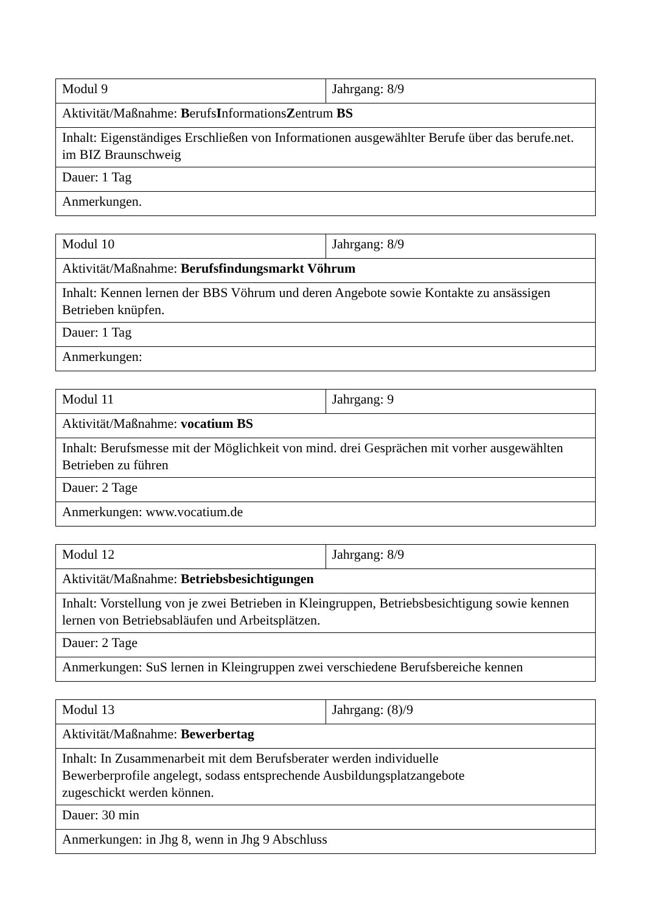| Modul 9 | Jahrgang: 8/9 |
| Aktivität/Maßnahme: B erufs I nformations Z entrum BS | |
| Inhalt: Eigenständiges Erschließen von Informationen ausgewählter Berufe über das berufe.net. im BIZ Braunschweig | |
| Dauer: 1 Tag | |
| Anmerkungen. | |
| Modul 10 | Jahrgang: 8/9 |
| Aktivität/Maßnahme: Berufsfindungsmarkt Vöhrum | |
| Inhalt: Kennen lernen der BBS Vöhrum und deren Angebote sowie Kontakte zu ansässigen Betrieben knüpfen. | |
| Dauer: 1 Tag | |
| Anmerkungen: | |
| Modul 11 | Jahrgang: 9 |
| Aktivität/Maßnahme: vocatium BS | |
| Inhalt: Berufsmesse mit der Möglichkeit von mind. drei Gesprächen mit vorher ausgewählten Betrieben zu führen | |
| Dauer: 2 Tage | |
| Anmerkungen: www.vocatium.de | |
| Modul 12 | Jahrgang: 8/9 |
| Aktivität/Maßnahme: Betriebsbesichtigungen | |
| Inhalt: Vorstellung von je zwei Betrieben in Kleingruppen, Betriebsbesichtigung sowie kennen lernen von Betriebsabläufen und Arbeitsplätzen. | |
| Dauer: 2 Tage | |
| Anmerkungen: SuS lernen in Kleingruppen zwei verschiedene Berufsbereiche kennen | |
| Modul 13 | Jahrgang: (8)/9 |
| Aktivität/Maßnahme: Bewerbertag | |
| Inhalt: In Zusammenarbeit mit dem Berufsberater werden individuelle Bewerberprofile angelegt, sodass entsprechende Ausbildungsplatzangebote zugeschickt werden können. | |
| Dauer: 30 min | |
| Anmerkungen: in Jhg 8, wenn in Jhg 9 Abschluss | |